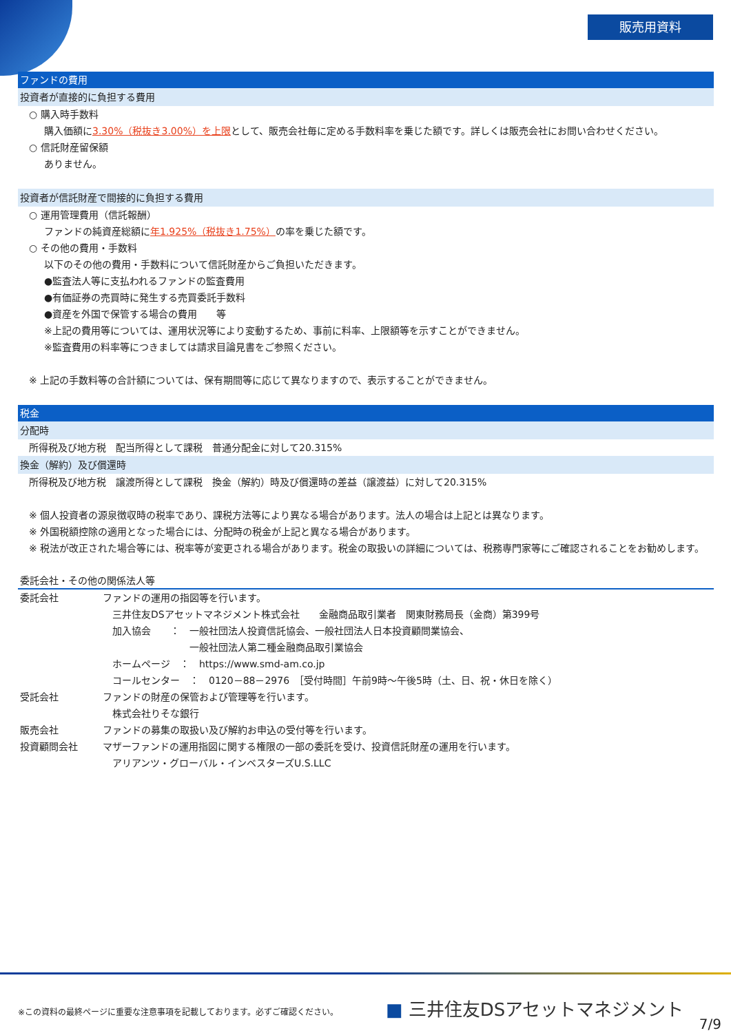販売用資料
ファンドの費用
投資者が直接的に負担する費用
○ 購入時手数料
購入価額に3.30%（税抜き3.00%）を上限として、販売会社毎に定める手数料率を乗じた額です。詳しくは販売会社にお問い合わせください。
○ 信託財産留保額
ありません。
投資者が信託財産で間接的に負担する費用
○ 運用管理費用（信託報酬）
ファンドの純資産総額に年1.925%（税抜き1.75%）の率を乗じた額です。
○ その他の費用・手数料
以下のその他の費用・手数料について信託財産からご負担いただきます。
●監査法人等に支払われるファンドの監査費用
●有価証券の売買時に発生する売買委託手数料
●資産を外国で保管する場合の費用　　等
※上記の費用等については、運用状況等により変動するため、事前に料率、上限額等を示すことができません。
※監査費用の料率等につきましては請求目論見書をご参照ください。
※ 上記の手数料等の合計額については、保有期間等に応じて異なりますので、表示することができません。
税金
分配時
所得税及び地方税　配当所得として課税　普通分配金に対して20.315%
換金（解約）及び償還時
所得税及び地方税　譲渡所得として課税　換金（解約）時及び償還時の差益（譲渡益）に対して20.315%
※ 個人投資者の源泉徴収時の税率であり、課税方法等により異なる場合があります。法人の場合は上記とは異なります。
※ 外国税額控除の適用となった場合には、分配時の税金が上記と異なる場合があります。
※ 税法が改正された場合等には、税率等が変更される場合があります。税金の取扱いの詳細については、税務専門家等にご確認されることをお勧めします。
委託会社・その他の関係法人等
委託会社 ファンドの運用の指図等を行います。
　三井住友DSアセットマネジメント株式会社　　金融商品取引業者　関東財務局長（金商）第399号
　加入協会　　：　一般社団法人投資信託協会、一般社団法人日本投資顧問業協会、
　　　　　　　　　一般社団法人第二種金融商品取引業協会
　ホームページ　：　https://www.smd-am.co.jp
　コールセンター　：　0120－88－2976　［受付時間］午前9時～午後5時（土、日、祝・休日を除く）
受託会社 ファンドの財産の保管および管理等を行います。
　株式会社りそな銀行
販売会社 ファンドの募集の取扱い及び解約お申込の受付等を行います。
投資顧問会社 マザーファンドの運用指図に関する権限の一部の委託を受け、投資信託財産の運用を行います。
　アリアンツ・グローバル・インベスターズU.S.LLC
※この資料の最終ページに重要な注意事項を記載しております。必ずご確認ください。
■ 三井住友DSアセットマネジメント
7/9